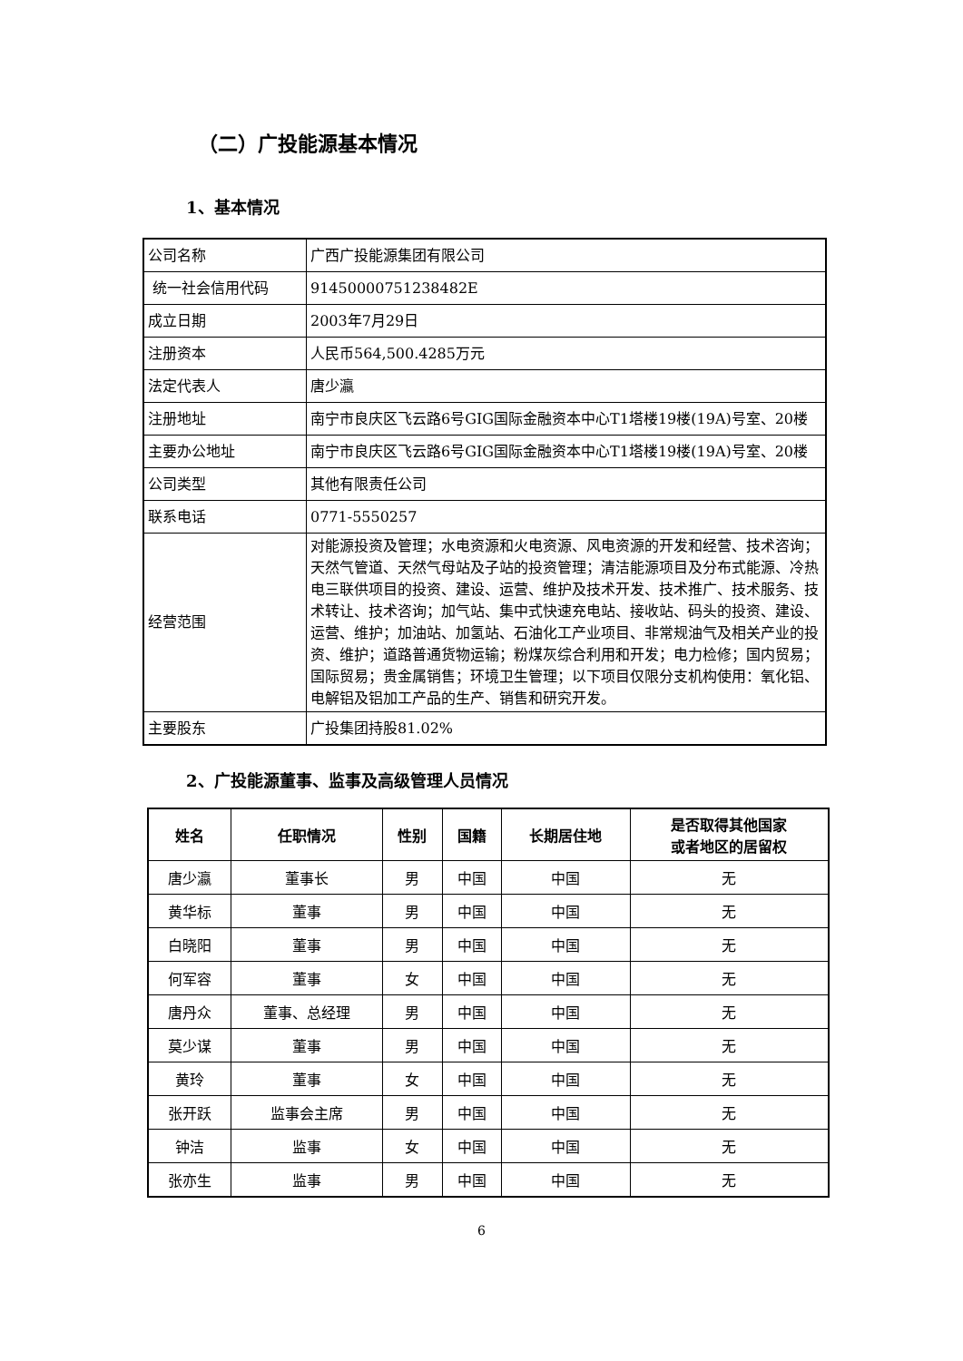（二）广投能源基本情况
1、基本情况
| 公司名称 | 广西广投能源集团有限公司 |
| 统一社会信用代码 | 91450000751238482E |
| 成立日期 | 2003年7月29日 |
| 注册资本 | 人民币564,500.4285万元 |
| 法定代表人 | 唐少瀛 |
| 注册地址 | 南宁市良庆区飞云路6号GIG国际金融资本中心T1塔楼19楼(19A)号室、20楼 |
| 主要办公地址 | 南宁市良庆区飞云路6号GIG国际金融资本中心T1塔楼19楼(19A)号室、20楼 |
| 公司类型 | 其他有限责任公司 |
| 联系电话 | 0771-5550257 |
| 经营范围 | 对能源投资及管理；水电资源和火电资源、风电资源的开发和经营、技术咨询；天然气管道、天然气母站及子站的投资管理；清洁能源项目及分布式能源、冷热电三联供项目的投资、建设、运营、维护及技术开发、技术推广、技术服务、技术转让、技术咨询；加气站、集中式快速充电站、接收站、码头的投资、建设、运营、维护；加油站、加氢站、石油化工产业项目、非常规油气及相关产业的投资、维护；道路普通货物运输；粉煤灰综合利用和开发；电力检修；国内贸易；国际贸易；贵金属销售；环境卫生管理；以下项目仅限分支机构使用：氧化铝、电解铝及铝加工产品的生产、销售和研究开发。 |
| 主要股东 | 广投集团持股81.02% |
2、广投能源董事、监事及高级管理人员情况
| 姓名 | 任职情况 | 性别 | 国籍 | 长期居住地 | 是否取得其他国家 或者地区的居留权 |
| --- | --- | --- | --- | --- | --- |
| 唐少瀛 | 董事长 | 男 | 中国 | 中国 | 无 |
| 黄华标 | 董事 | 男 | 中国 | 中国 | 无 |
| 白晓阳 | 董事 | 男 | 中国 | 中国 | 无 |
| 何军容 | 董事 | 女 | 中国 | 中国 | 无 |
| 唐丹众 | 董事、总经理 | 男 | 中国 | 中国 | 无 |
| 莫少谋 | 董事 | 男 | 中国 | 中国 | 无 |
| 黄玲 | 董事 | 女 | 中国 | 中国 | 无 |
| 张开跃 | 监事会主席 | 男 | 中国 | 中国 | 无 |
| 钟洁 | 监事 | 女 | 中国 | 中国 | 无 |
| 张亦生 | 监事 | 男 | 中国 | 中国 | 无 |
6